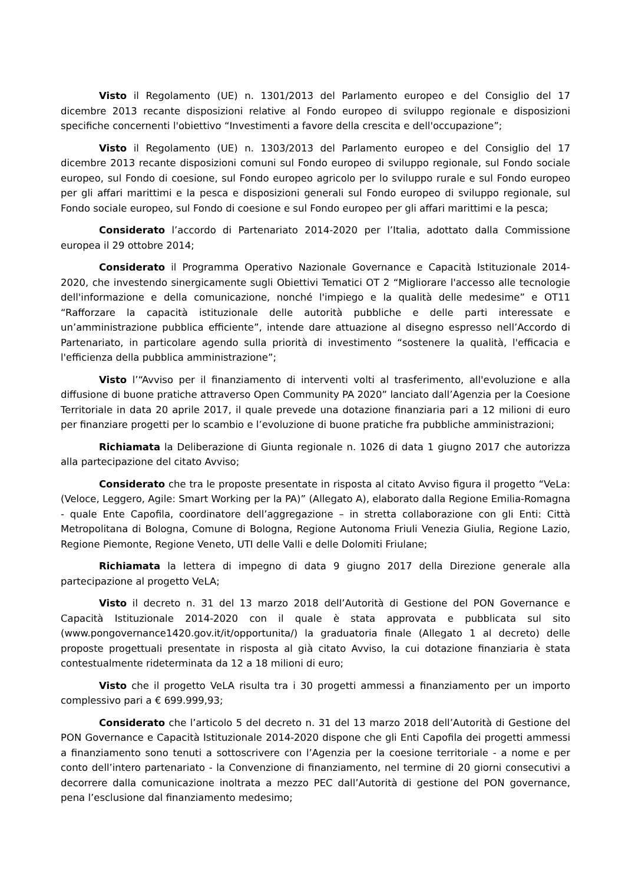Visto il Regolamento (UE) n. 1301/2013 del Parlamento europeo e del Consiglio del 17 dicembre 2013 recante disposizioni relative al Fondo europeo di sviluppo regionale e disposizioni specifiche concernenti l'obiettivo “Investimenti a favore della crescita e dell'occupazione”;
Visto il Regolamento (UE) n. 1303/2013 del Parlamento europeo e del Consiglio del 17 dicembre 2013 recante disposizioni comuni sul Fondo europeo di sviluppo regionale, sul Fondo sociale europeo, sul Fondo di coesione, sul Fondo europeo agricolo per lo sviluppo rurale e sul Fondo europeo per gli affari marittimi e la pesca e disposizioni generali sul Fondo europeo di sviluppo regionale, sul Fondo sociale europeo, sul Fondo di coesione e sul Fondo europeo per gli affari marittimi e la pesca;
Considerato l’accordo di Partenariato 2014-2020 per l’Italia, adottato dalla Commissione europea il 29 ottobre 2014;
Considerato il Programma Operativo Nazionale Governance e Capacità Istituzionale 2014-2020, che investendo sinergicamente sugli Obiettivi Tematici OT 2 “Migliorare l'accesso alle tecnologie dell'informazione e della comunicazione, nonché l'impiego e la qualità delle medesime” e OT11 “Rafforzare la capacità istituzionale delle autorità pubbliche e delle parti interessate e un’amministrazione pubblica efficiente”, intende dare attuazione al disegno espresso nell’Accordo di Partenariato, in particolare agendo sulla priorità di investimento “sostenere la qualità, l'efficacia e l'efficienza della pubblica amministrazione”;
Visto l’“Avviso per il finanziamento di interventi volti al trasferimento, all'evoluzione e alla diffusione di buone pratiche attraverso Open Community PA 2020” lanciato dall’Agenzia per la Coesione Territoriale in data 20 aprile 2017, il quale prevede una dotazione finanziaria pari a 12 milioni di euro per finanziare progetti per lo scambio e l’evoluzione di buone pratiche fra pubbliche amministrazioni;
Richiamata la Deliberazione di Giunta regionale n. 1026 di data 1 giugno 2017 che autorizza alla partecipazione del citato Avviso;
Considerato che tra le proposte presentate in risposta al citato Avviso figura il progetto “VeLa: (Veloce, Leggero, Agile: Smart Working per la PA)” (Allegato A), elaborato dalla Regione Emilia-Romagna - quale Ente Capofila, coordinatore dell’aggregazione – in stretta collaborazione con gli Enti: Città Metropolitana di Bologna, Comune di Bologna, Regione Autonoma Friuli Venezia Giulia, Regione Lazio, Regione Piemonte, Regione Veneto, UTI delle Valli e delle Dolomiti Friulane;
Richiamata la lettera di impegno di data 9 giugno 2017 della Direzione generale alla partecipazione al progetto VeLA;
Visto il decreto n. 31 del 13 marzo 2018 dell’Autorità di Gestione del PON Governance e Capacità Istituzionale 2014-2020 con il quale è stata approvata e pubblicata sul sito (www.pongovernance1420.gov.it/it/opportunita/) la graduatoria finale (Allegato 1 al decreto) delle proposte progettuali presentate in risposta al già citato Avviso, la cui dotazione finanziaria è stata contestualmente rideterminata da 12 a 18 milioni di euro;
Visto che il progetto VeLA risulta tra i 30 progetti ammessi a finanziamento per un importo complessivo pari a € 699.999,93;
Considerato che l’articolo 5 del decreto n. 31 del 13 marzo 2018 dell’Autorità di Gestione del PON Governance e Capacità Istituzionale 2014-2020 dispone che gli Enti Capofila dei progetti ammessi a finanziamento sono tenuti a sottoscrivere con l’Agenzia per la coesione territoriale - a nome e per conto dell’intero partenariato - la Convenzione di finanziamento, nel termine di 20 giorni consecutivi a decorrere dalla comunicazione inoltrata a mezzo PEC dall’Autorità di gestione del PON governance, pena l’esclusione dal finanziamento medesimo;